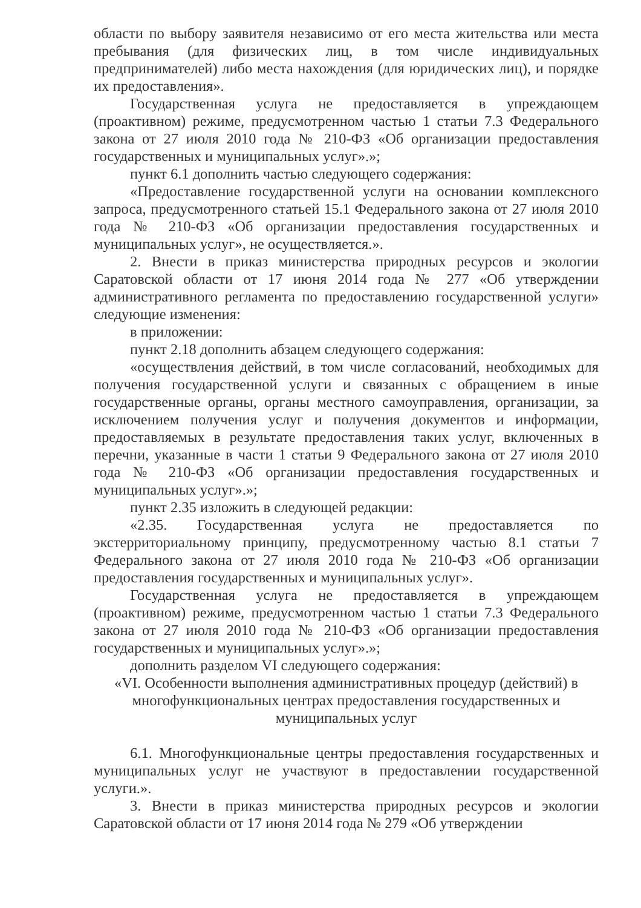области по выбору заявителя независимо от его места жительства или места пребывания (для физических лиц, в том числе индивидуальных предпринимателей) либо места нахождения (для юридических лиц), и порядке их предоставления».
Государственная услуга не предоставляется в упреждающем (проактивном) режиме, предусмотренном частью 1 статьи 7.3 Федерального закона от 27 июля 2010 года № 210-ФЗ «Об организации предоставления государственных и муниципальных услуг».»;
пункт 6.1 дополнить частью следующего содержания:
«Предоставление государственной услуги на основании комплексного запроса, предусмотренного статьей 15.1 Федерального закона от 27 июля 2010 года № 210-ФЗ «Об организации предоставления государственных и муниципальных услуг», не осуществляется.».
2. Внести в приказ министерства природных ресурсов и экологии Саратовской области от 17 июня 2014 года № 277 «Об утверждении административного регламента по предоставлению государственной услуги» следующие изменения:
в приложении:
пункт 2.18 дополнить абзацем следующего содержания:
«осуществления действий, в том числе согласований, необходимых для получения государственной услуги и связанных с обращением в иные государственные органы, органы местного самоуправления, организации, за исключением получения услуг и получения документов и информации, предоставляемых в результате предоставления таких услуг, включенных в перечни, указанные в части 1 статьи 9 Федерального закона от 27 июля 2010 года № 210-ФЗ «Об организации предоставления государственных и муниципальных услуг».»;
пункт 2.35 изложить в следующей редакции:
«2.35. Государственная услуга не предоставляется по экстерриториальному принципу, предусмотренному частью 8.1 статьи 7 Федерального закона от 27 июля 2010 года № 210-ФЗ «Об организации предоставления государственных и муниципальных услуг».
Государственная услуга не предоставляется в упреждающем (проактивном) режиме, предусмотренном частью 1 статьи 7.3 Федерального закона от 27 июля 2010 года № 210-ФЗ «Об организации предоставления государственных и муниципальных услуг».»;
дополнить разделом VI следующего содержания:
«VI. Особенности выполнения административных процедур (действий) в многофункциональных центрах предоставления государственных и муниципальных услуг
6.1. Многофункциональные центры предоставления государственных и муниципальных услуг не участвуют в предоставлении государственной услуги.».
3. Внести в приказ министерства природных ресурсов и экологии Саратовской области от 17 июня 2014 года № 279 «Об утверждении